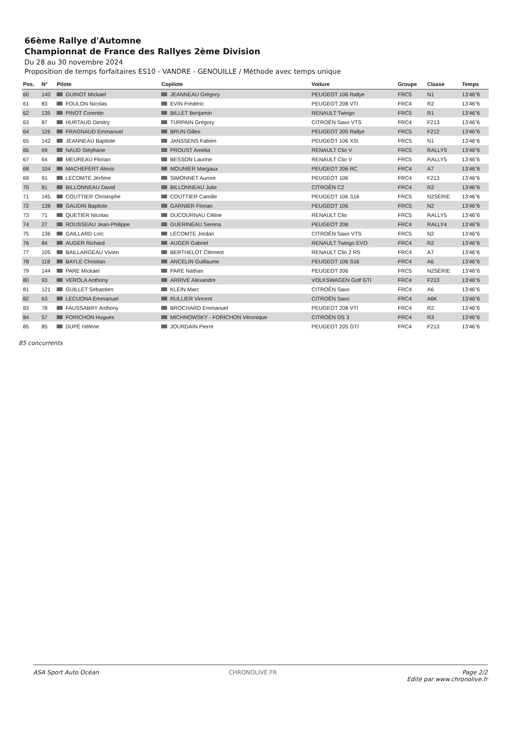66ème Rallye d'Automne
Championnat de France des Rallyes 2ème Division
Du 28 au 30 novembre 2024
Proposition de temps forfaitaires ES10 - VANDRE - GENOUILLE / Méthode avec temps unique
| Pos. | N° | Pilote | Copilote | Voiture | Groupe | Classe | Temps |
| --- | --- | --- | --- | --- | --- | --- | --- |
| 60 | 140 | GUINOT Mickael | JEANNEAU Grégory | PEUGEOT 106 Rallye | FRC5 | N1 | 13'46"6 |
| 61 | 83 | FOULON Nicolas | EVIN Frédéric | PEUGEOT 208 VTI | FRC4 | R2 | 13'46"6 |
| 62 | 135 | PINOT Corentin | BILLET Benjamin | RENAULT Twingo | FRC5 | R1 | 13'46"6 |
| 63 | 87 | HURTAUD Dimitry | TURPAIN Grégory | CITROËN Saxo VTS | FRC4 | F213 | 13'46"6 |
| 64 | 126 | FRAGNAUD Emmanuel | BRUN Gilles | PEUGEOT 205 Rallye | FRC5 | F212 | 13'46"6 |
| 65 | 142 | JEANNEAU Baptiste | JANSSENS Fabien | PEUGEOT 106 XSI | FRC5 | N1 | 13'46"6 |
| 66 | 69 | NAUD Stéphane | PROUST Amelia | RENAULT Clio V | FRC5 | RALLY5 | 13'46"6 |
| 67 | 64 | MEUREAU Florian | BESSON Laurine | RENAULT Clio V | FRC5 | RALLY5 | 13'46"6 |
| 68 | 104 | MACHEFERT Alexis | MOUNIER Margaux | PEUGEOT 206 RC | FRC4 | A7 | 13'46"6 |
| 69 | 91 | LECOMTE Jérôme | SIMONNET Aurore | PEUGEOT 106 | FRC4 | F213 | 13'46"6 |
| 70 | 81 | BILLONNEAU David | BILLONNEAU Julie | CITROËN C2 | FRC4 | R2 | 13'46"6 |
| 71 | 145 | COUTTIER Christophe | COUTTIER Camille | PEUGEOT 106 S16 | FRC5 | N2SÉRIE | 13'46"6 |
| 72 | 138 | GAUDIN Baptiste | GARNIER Florian | PEUGEOT 106 | FRC5 | N2 | 13'46"6 |
| 73 | 71 | QUETIER Nicolas | DUCOURNAU Céline | RENAULT Clio | FRC5 | RALLY5 | 13'46"6 |
| 74 | 27 | ROUSSEAU Jean-Philippe | GUERINEAU Serena | PEUGEOT 208 | FRC4 | RALLY4 | 13'46"6 |
| 75 | 136 | GAILLARD Loïc | LECOMTE Jordan | CITROËN Saxo VTS | FRC5 | N2 | 13'46"6 |
| 76 | 84 | AUGER Richard | AUGER Gabriel | RENAULT Twingo EVO | FRC4 | R2 | 13'46"6 |
| 77 | 105 | BAILLARGEAU Vivien | BERTHELOT Clément | RENAULT Clio 2 RS | FRC4 | A7 | 13'46"6 |
| 78 | 118 | BAYLE Christian | ANCELIN Guillaume | PEUGEOT 106 S16 | FRC4 | A6 | 13'46"6 |
| 79 | 144 | PARE Mickael | PARE Nathan | PEUGEOT 206 | FRC5 | N2SÉRIE | 13'46"6 |
| 80 | 93 | VEROLA Anthony | ARRIVE Alexandre | VOLKSWAGEN Golf GTI | FRC4 | F213 | 13'46"6 |
| 81 | 121 | GUILLET Sébastien | KLEIN Marc | CITROËN Saxo | FRC4 | A6 | 13'46"6 |
| 82 | 63 | LECUONA Emmanuel | RULLIER Vincent | CITROËN Saxo | FRC4 | A6K | 13'46"6 |
| 83 | 78 | FAUSSABRY Anthony | BROCHARD Emmanuel | PEUGEOT 208 VTI | FRC4 | R2 | 13'46"6 |
| 84 | 57 | FORICHON Hugues | MICHNOWSKY - FORICHON Véronique | CITROËN DS 3 | FRC4 | R3 | 13'46"6 |
| 85 | 85 | DUPÉ Hélène | JOURDAIN Pierre | PEUGEOT 205 GTI | FRC4 | F213 | 13'46"6 |
85 concurrents
ASA Sport Auto Océan CHRONOLIVE.FR Page 2/2
Edité par www.chronolive.fr